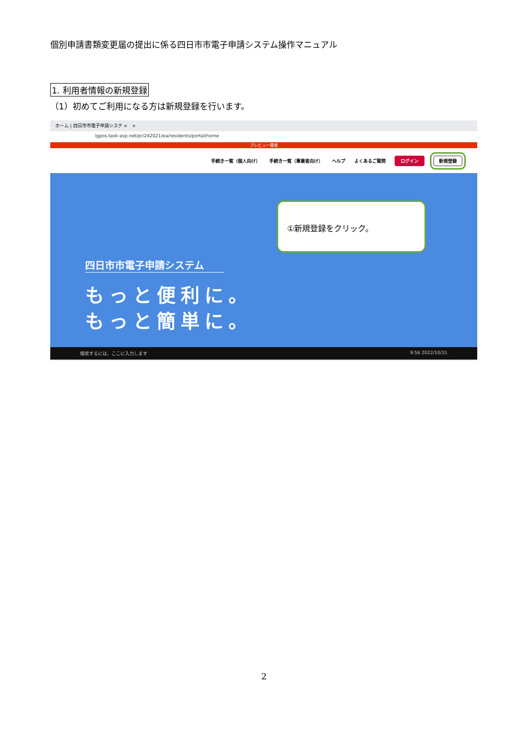個別申請書類変更届の提出に係る四日市市電子申請システム操作マニュアル
1. 利用者情報の新規登録
（1）初めてご利用になる方は新規登録を行います。
ホーム | 四日市市電子申請システ ×　+
lgpos.task-asp.net/pr/242021/ea/residents/portal/home
プレビュー環境
手続き一覧（個人向け） 手続き一覧（事業者向け） ヘルプ よくあるご質問 ログイン 新規登録
①新規登録をクリック。
四日市市電子申請システム
もっと便利に。
もっと簡単に。
検索するには、ここに入力します 9:56 2022/10/31
2